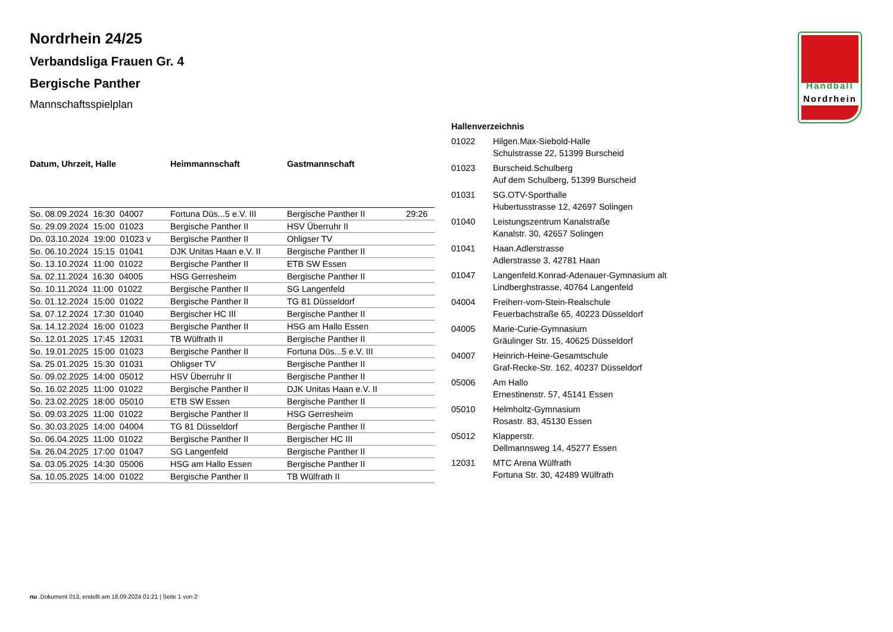Handball
Nordrhein
Nordrhein 24/25
Verbandsliga Frauen Gr. 4
Bergische Panther
Mannschaftsspielplan
| Datum, Uhrzeit, Halle | Heimmannschaft | Gastmannschaft | |
| --- | --- | --- | --- |
| So. 08.09.2024 16:30 04007 | Fortuna Düs...5 e.V. III | Bergische Panther II | 29:26 |
| So. 29.09.2024 15:00 01023 | Bergische Panther II | HSV Überruhr II | |
| Do. 03.10.2024 19:00 01023 v | Bergische Panther II | Ohligser TV | |
| So. 06.10.2024 15:15 01041 | DJK Unitas Haan e.V. II | Bergische Panther II | |
| So. 13.10.2024 11:00 01022 | Bergische Panther II | ETB SW Essen | |
| Sa. 02.11.2024 16:30 04005 | HSG Gerresheim | Bergische Panther II | |
| So. 10.11.2024 11:00 01022 | Bergische Panther II | SG Langenfeld | |
| So. 01.12.2024 15:00 01022 | Bergische Panther II | TG 81 Düsseldorf | |
| Sa. 07.12.2024 17:30 01040 | Bergischer HC III | Bergische Panther II | |
| Sa. 14.12.2024 16:00 01023 | Bergische Panther II | HSG am Hallo Essen | |
| So. 12.01.2025 17:45 12031 | TB Wülfrath II | Bergische Panther II | |
| So. 19.01.2025 15:00 01023 | Bergische Panther II | Fortuna Düs...5 e.V. III | |
| Sa. 25.01.2025 15:30 01031 | Ohligser TV | Bergische Panther II | |
| So. 09.02.2025 14:00 05012 | HSV Überruhr II | Bergische Panther II | |
| So. 16.02.2025 11:00 01022 | Bergische Panther II | DJK Unitas Haan e.V. II | |
| So. 23.02.2025 18:00 05010 | ETB SW Essen | Bergische Panther II | |
| So. 09.03.2025 11:00 01022 | Bergische Panther II | HSG Gerresheim | |
| So. 30.03.2025 14:00 04004 | TG 81 Düsseldorf | Bergische Panther II | |
| So. 06.04.2025 11:00 01022 | Bergische Panther II | Bergischer HC III | |
| Sa. 26.04.2025 17:00 01047 | SG Langenfeld | Bergische Panther II | |
| Sa. 03.05.2025 14:30 05006 | HSG am Hallo Essen | Bergische Panther II | |
| Sa. 10.05.2025 14:00 01022 | Bergische Panther II | TB Wülfrath II | |
| Hallenverzeichnis | |
| --- | --- |
| 01022 | Hilgen.Max-Siebold-Halle Schulstrasse 22, 51399 Burscheid |
| 01023 | Burscheid.Schulberg Auf dem Schulberg, 51399 Burscheid |
| 01031 | SG.OTV-Sporthalle Hubertusstrasse 12, 42697 Solingen |
| 01040 | Leistungszentrum Kanalstraße Kanalstr. 30, 42657 Solingen |
| 01041 | Haan.Adlerstrasse Adlerstrasse 3, 42781 Haan |
| 01047 | Langenfeld.Konrad-Adenauer-Gymnasium alt Lindberghstrasse, 40764 Langenfeld |
| 04004 | Freiherr-vom-Stein-Realschule Feuerbachstraße 65, 40223 Düsseldorf |
| 04005 | Marie-Curie-Gymnasium Gräulinger Str. 15, 40625 Düsseldorf |
| 04007 | Heinrich-Heine-Gesamtschule Graf-Recke-Str. 162, 40237 Düsseldorf |
| 05006 | Am Hallo Ernestinenstr. 57, 45141 Essen |
| 05010 | Helmholtz-Gymnasium Rosastr. 83, 45130 Essen |
| 05012 | Klapperstr. Dellmannsweg 14, 45277 Essen |
| 12031 | MTC Arena Wülfrath Fortuna Str. 30, 42489 Wülfrath |
nu .Dokument 013, erstellt am 18.09.2024 01:21 | Seite 1 von 2